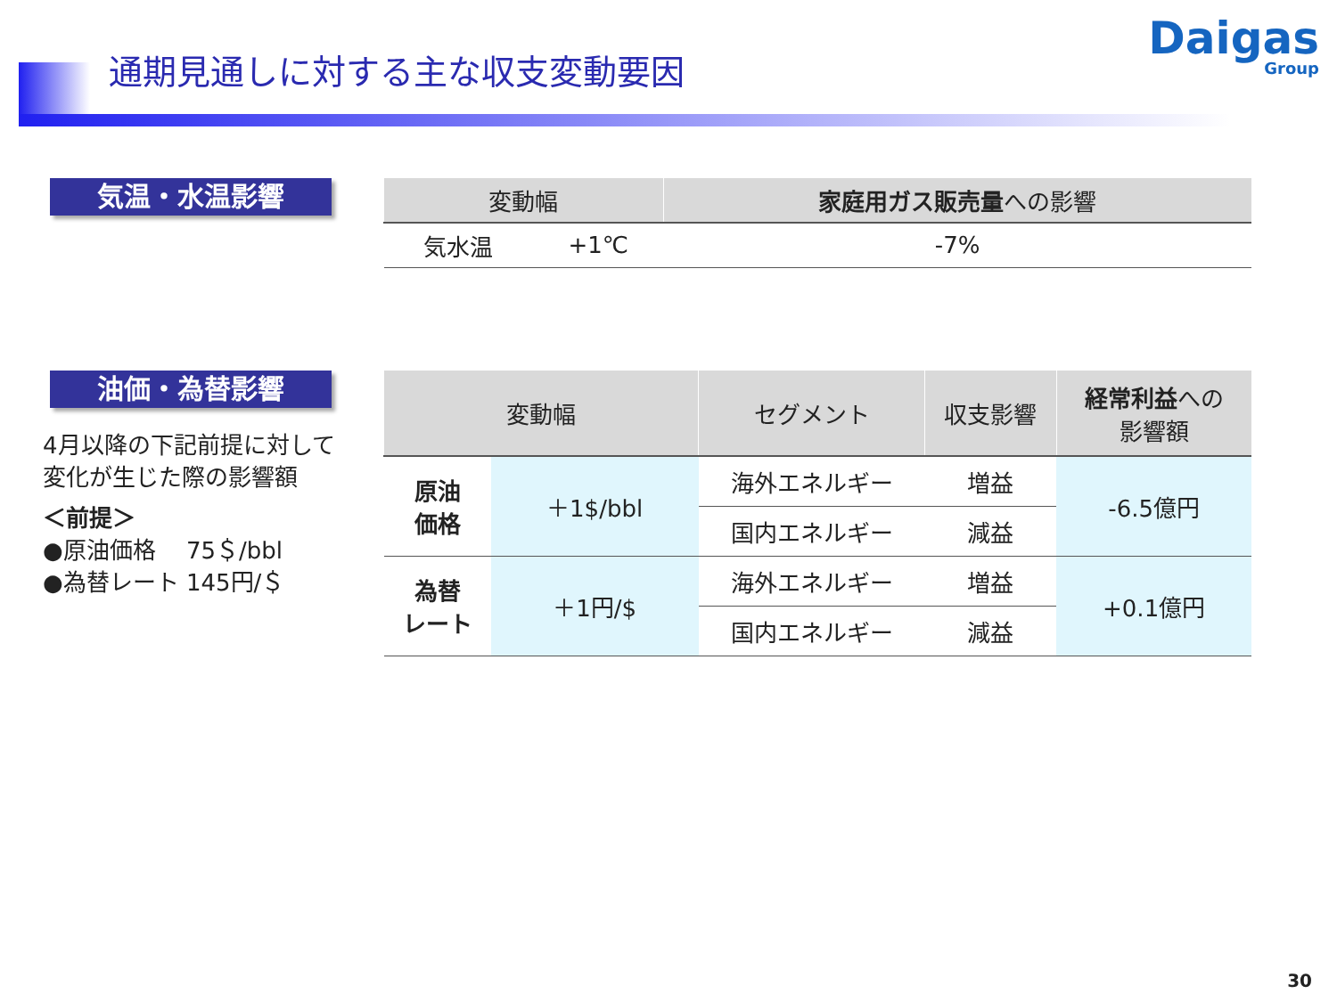通期見通しに対する主な収支変動要因 Daigas
Group
気温・水温影響
| 変動幅 | | 家庭用ガス販売量 への影響 |
| --- | --- | --- |
| 気水温 | +1℃ | -7% |
油価・為替影響
4月以降の下記前提に対して
変化が生じた際の影響額
＜前提＞
●原油価格　 75＄/bbl
●為替レート 145円/＄
| 変動幅 | | セグメント | 収支影響 | 経常利益 への 影響額 |
| --- | --- | --- | --- | --- |
| 原油 価格 | ＋1$/bbl | 海外エネルギー | 増益 | -6.5億円 |
| | | 国内エネルギー | 減益 | |
| 為替 レート | ＋1円/$ | 海外エネルギー | 増益 | +0.1億円 |
| | | 国内エネルギー | 減益 | |
30